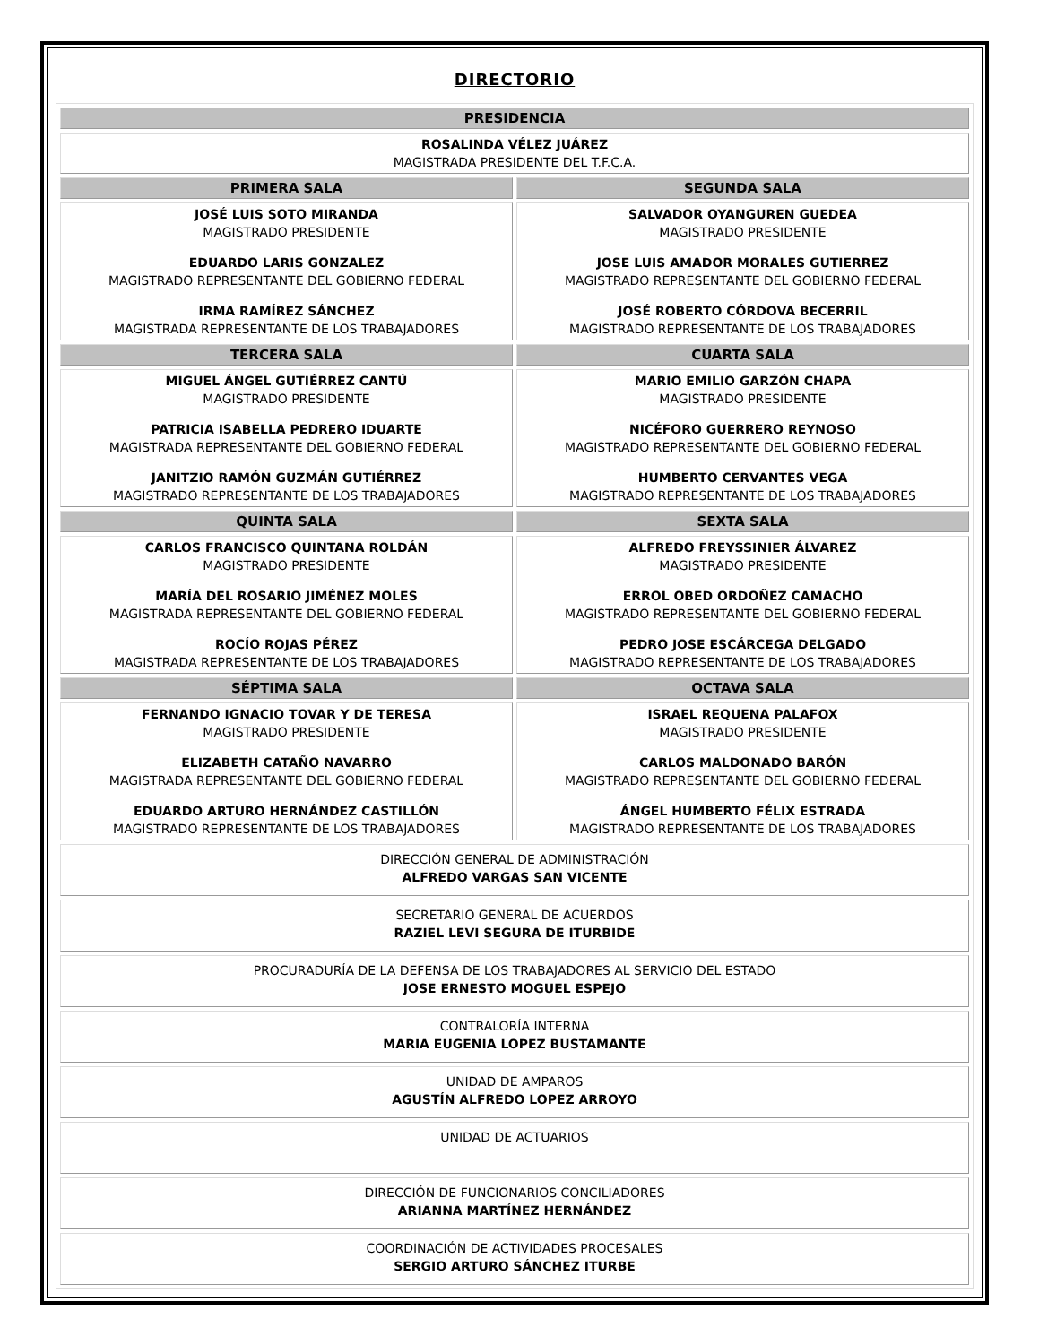DIRECTORIO
| PRESIDENCIA | |
| --- | --- |
| ROSALINDA VÉLEZ JUÁREZ MAGISTRADA PRESIDENTE DEL T.F.C.A. | |
| PRIMERA SALA | SEGUNDA SALA |
| JOSÉ LUIS SOTO MIRANDA MAGISTRADO PRESIDENTE EDUARDO LARIS GONZALEZ MAGISTRADO REPRESENTANTE DEL GOBIERNO FEDERAL IRMA RAMÍREZ SÁNCHEZ MAGISTRADA REPRESENTANTE DE LOS TRABAJADORES | SALVADOR OYANGUREN GUEDEA MAGISTRADO PRESIDENTE JOSE LUIS AMADOR MORALES GUTIERREZ MAGISTRADO REPRESENTANTE DEL GOBIERNO FEDERAL JOSÉ ROBERTO CÓRDOVA BECERRIL MAGISTRADO REPRESENTANTE DE LOS TRABAJADORES |
| TERCERA SALA | CUARTA SALA |
| MIGUEL ÁNGEL GUTIÉRREZ CANTÚ MAGISTRADO PRESIDENTE PATRICIA ISABELLA PEDRERO IDUARTE MAGISTRADA REPRESENTANTE DEL GOBIERNO FEDERAL JANITZIO RAMÓN GUZMÁN GUTIÉRREZ MAGISTRADO REPRESENTANTE DE LOS TRABAJADORES | MARIO EMILIO GARZÓN CHAPA MAGISTRADO PRESIDENTE NICÉFORO GUERRERO REYNOSO MAGISTRADO REPRESENTANTE DEL GOBIERNO FEDERAL HUMBERTO CERVANTES VEGA MAGISTRADO REPRESENTANTE DE LOS TRABAJADORES |
| QUINTA SALA | SEXTA SALA |
| CARLOS FRANCISCO QUINTANA ROLDÁN MAGISTRADO PRESIDENTE MARÍA DEL ROSARIO JIMÉNEZ MOLES MAGISTRADA REPRESENTANTE DEL GOBIERNO FEDERAL ROCÍO ROJAS PÉREZ MAGISTRADA REPRESENTANTE DE LOS TRABAJADORES | ALFREDO FREYSSINIER ÁLVAREZ MAGISTRADO PRESIDENTE ERROL OBED ORDOÑEZ CAMACHO MAGISTRADO REPRESENTANTE DEL GOBIERNO FEDERAL PEDRO JOSE ESCÁRCEGA DELGADO MAGISTRADO REPRESENTANTE DE LOS TRABAJADORES |
| SÉPTIMA SALA | OCTAVA SALA |
| FERNANDO IGNACIO TOVAR Y DE TERESA MAGISTRADO PRESIDENTE ELIZABETH CATAÑO NAVARRO MAGISTRADA REPRESENTANTE DEL GOBIERNO FEDERAL EDUARDO ARTURO HERNÁNDEZ CASTILLÓN MAGISTRADO REPRESENTANTE DE LOS TRABAJADORES | ISRAEL REQUENA PALAFOX MAGISTRADO PRESIDENTE CARLOS MALDONADO BARÓN MAGISTRADO REPRESENTANTE DEL GOBIERNO FEDERAL ÁNGEL HUMBERTO FÉLIX ESTRADA MAGISTRADO REPRESENTANTE DE LOS TRABAJADORES |
| DIRECCIÓN GENERAL DE ADMINISTRACIÓN ALFREDO VARGAS SAN VICENTE | |
| SECRETARIO GENERAL DE ACUERDOS RAZIEL LEVI SEGURA DE ITURBIDE | |
| PROCURADURÍA DE LA DEFENSA DE LOS TRABAJADORES AL SERVICIO DEL ESTADO JOSE ERNESTO MOGUEL ESPEJO | |
| CONTRALORÍA INTERNA MARIA EUGENIA LOPEZ BUSTAMANTE | |
| UNIDAD DE AMPAROS AGUSTÍN ALFREDO LOPEZ ARROYO | |
| UNIDAD DE ACTUARIOS | |
| DIRECCIÓN DE FUNCIONARIOS CONCILIADORES ARIANNA MARTÍNEZ HERNÁNDEZ | |
| COORDINACIÓN DE ACTIVIDADES PROCESALES SERGIO ARTURO SÁNCHEZ ITURBE | |